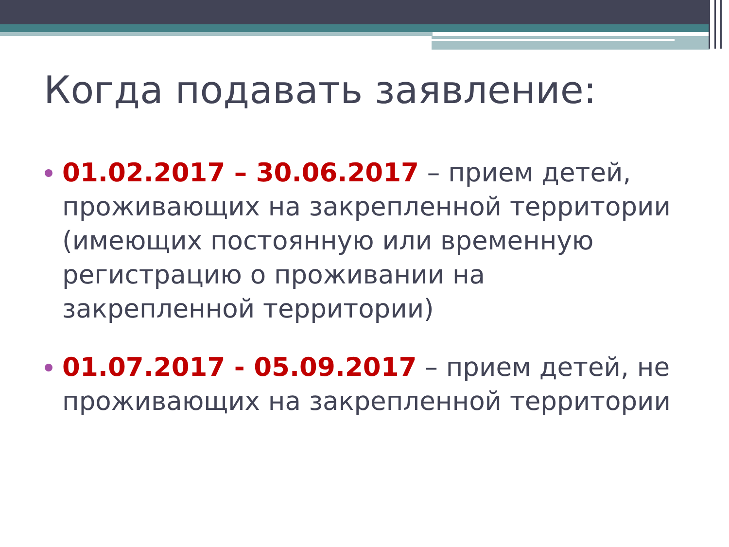Когда подавать заявление:
01.02.2017 – 30.06.2017 – прием детей, проживающих на закрепленной территории (имеющих постоянную или временную регистрацию о проживании на закрепленной территории)
01.07.2017 - 05.09.2017 – прием детей, не проживающих на закрепленной территории